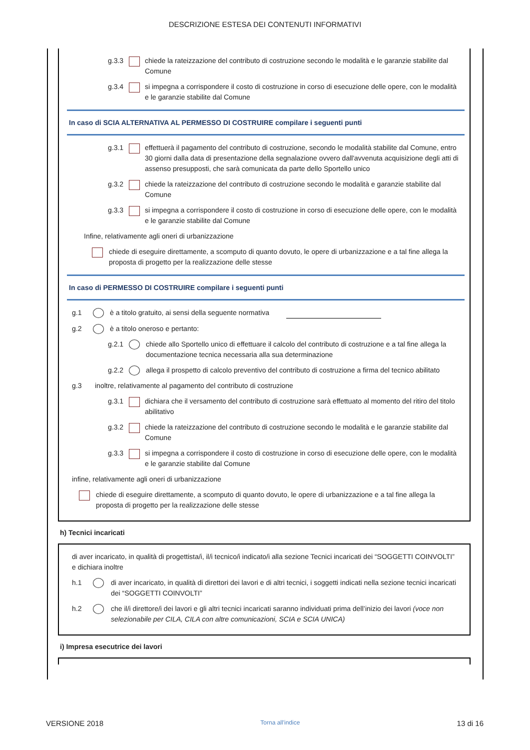DESCRIZIONE ESTESA DEI CONTENUTI INFORMATIVI
g.3.3 chiede la rateizzazione del contributo di costruzione secondo le modalità e le garanzie stabilite dal Comune
g.3.4 si impegna a corrispondere il costo di costruzione in corso di esecuzione delle opere, con le modalità e le garanzie stabilite dal Comune
In caso di SCIA ALTERNATIVA AL PERMESSO DI COSTRUIRE compilare i seguenti punti
g.3.1 effettuerà il pagamento del contributo di costruzione, secondo le modalità stabilite dal Comune, entro 30 giorni dalla data di presentazione della segnalazione ovvero dall'avvenuta acquisizione degli atti di assenso presupposti, che sarà comunicata da parte dello Sportello unico
g.3.2 chiede la rateizzazione del contributo di costruzione secondo le modalità e garanzie stabilite dal Comune
g.3.3 si impegna a corrispondere il costo di costruzione in corso di esecuzione delle opere, con le modalità e le garanzie stabilite dal Comune
Infine, relativamente agli oneri di urbanizzazione
chiede di eseguire direttamente, a scomputo di quanto dovuto, le opere di urbanizzazione e a tal fine allega la proposta di progetto per la realizzazione delle stesse
In caso di PERMESSO DI COSTRUIRE compilare i seguenti punti
g.1 è a titolo gratuito, ai sensi della seguente normativa
g.2 è a titolo oneroso e pertanto:
g.2.1 chiede allo Sportello unico di effettuare il calcolo del contributo di costruzione e a tal fine allega la documentazione tecnica necessaria alla sua determinazione
g.2.2 allega il prospetto di calcolo preventivo del contributo di costruzione a firma del tecnico abilitato
g.3 inoltre, relativamente al pagamento del contributo di costruzione
g.3.1 dichiara che il versamento del contributo di costruzione sarà effettuato al momento del ritiro del titolo abilitativo
g.3.2 chiede la rateizzazione del contributo di costruzione secondo le modalità e le garanzie stabilite dal Comune
g.3.3 si impegna a corrispondere il costo di costruzione in corso di esecuzione delle opere, con le modalità e le garanzie stabilite dal Comune
infine, relativamente agli oneri di urbanizzazione
chiede di eseguire direttamente, a scomputo di quanto dovuto, le opere di urbanizzazione e a tal fine allega la proposta di progetto per la realizzazione delle stesse
h) Tecnici incaricati
di aver incaricato, in qualità di progettista/i, il/i tecnico/i indicato/i alla sezione Tecnici incaricati dei “SOGGETTI COINVOLTI” e dichiara inoltre
h.1 di aver incaricato, in qualità di direttori dei lavori e di altri tecnici, i soggetti indicati nella sezione tecnici incaricati dei “SOGGETTI COINVOLTI”
h.2 che il/i direttore/i dei lavori e gli altri tecnici incaricati saranno individuati prima dell’inizio dei lavori (voce non selezionabile per CILA, CILA con altre comunicazioni, SCIA e SCIA UNICA)
i) Impresa esecutrice dei lavori
VERSIONE 2018 Torna all'indice 13 di 16